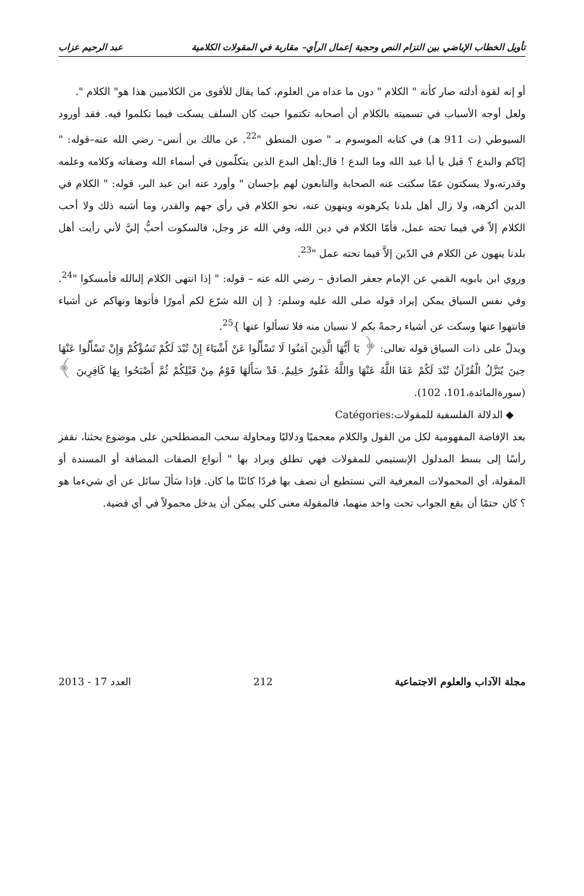تأويل الخطاب الإباضي بين التزام النص وحجية إعمال الرأي– مقاربة في المقولات الكلامية عبد الرحيم عزاب
أو إنه لقوة أدلته صار كأنه " الكلام " دون ما عداه من العلوم، كما يقال للأقوى من الكلاميين هذا هو" الكلام ".
ولعل أوجه الأسباب في تسميته بالكلام أن أصحابه تكتموا حيث كان السلف يسكت فيما تكلموا فيه. فقد أورود السيوطي (ت 911 هـ) في كتابه الموسوم بـ " صون المنطق "<sup>22</sup>. عن مالك بن أنس– رضي الله عنه–قوله: " إيّاكم والبدع ؟ قيل يا أبا عبد الله وما البدع ! قال:أهل البدع الذين يتكلّمون في أسماء الله وصفاته وكلامه وعلمه وقدرته،ولا يسكتون عمّا سكتت عنه الصحابة والتابعون لهم بإحسان " وأورد عنه ابن عبد البر، قوله: " الكلام في الدين أكرهه، ولا زال أهل بلدنا يكرهونه وينهون عنه، نحو الكلام في رأي جهم والقدر، وما أشبه ذلك ولا أحب الكلام إلاّ في فيما تحته عمل، فأمّا الكلام في دين الله، وفي الله عز وجل، فالسكوت أحبُّ إليَّ لأني رأيت أهل بلدنا ينهون عن الكلام في الدّين إلاَّ فيما تحته عمل "<sup>23</sup>.
وروي ابن بابويه القمي عن الإمام جعفر الصادق – رضي الله عنه – قوله: " إذا انتهى الكلام إلىالله فأمسكوا "<sup>24</sup>. وفي نفس السياق يمكن إيراد قوله صلى الله عليه وسلم: { إن الله شرّع لكم أمورًا فأتوها ونهاكم عن أشياء فانتهوا عنها وسكت عن أشياء رحمةً بكم لا نسيان منه فلا تسألوا عنها }<sup>25</sup>.
ويدلّ على ذات السياق قوله تعالى: ﴿ يَا أَيُّهَا الَّذِينَ آمَنُوا لَا تَسْأَلُوا عَنْ أَشْيَاءَ إِنْ تُبْدَ لَكُمْ تَسُؤْكُمْ وَإِنْ تَسْأَلُوا عَنْهَا حِينَ يُنَزَّلُ الْقُرْآنُ تُبْدَ لَكُمْ عَفَا اللَّهُ عَنْهَا وَاللَّهُ غَفُورٌ حَلِيمٌ. قَدْ سَأَلَهَا قَوْمٌ مِنْ قَبْلِكُمْ ثُمَّ أَصْبَحُوا بِهَا كَافِرِينَ ﴾(سورةالمائدة،101، 102).
◆ الدلالة الفلسفية للمقولات:Catégories
بعد الإفاضة المفهومية لكل من القول والكلام معجميًا ودلاليًا ومحاولة سحب المصطلحين على موضوع بحثنا، نقفز رأسًا إلى بسط المدلول الإبستيمي للمقولات فهي تطلق ويراد بها " أنواع الصفات المضافة أو المسندة أو المقولة، أي المحمولات المعرفية التي نستطيع أن نصف بها فردًا كائنًا ما كان. فإذا سَألَ سائل عن أي شيءما هو ؟ كان حتمًا أن يقع الجواب تحت واحد منهما، فالمقولة معنى كلي يمكن أن يدخل محمولاً في أي قضية.
مجلة الآداب والعلوم الاجتماعية 212 العدد 17 - 2013